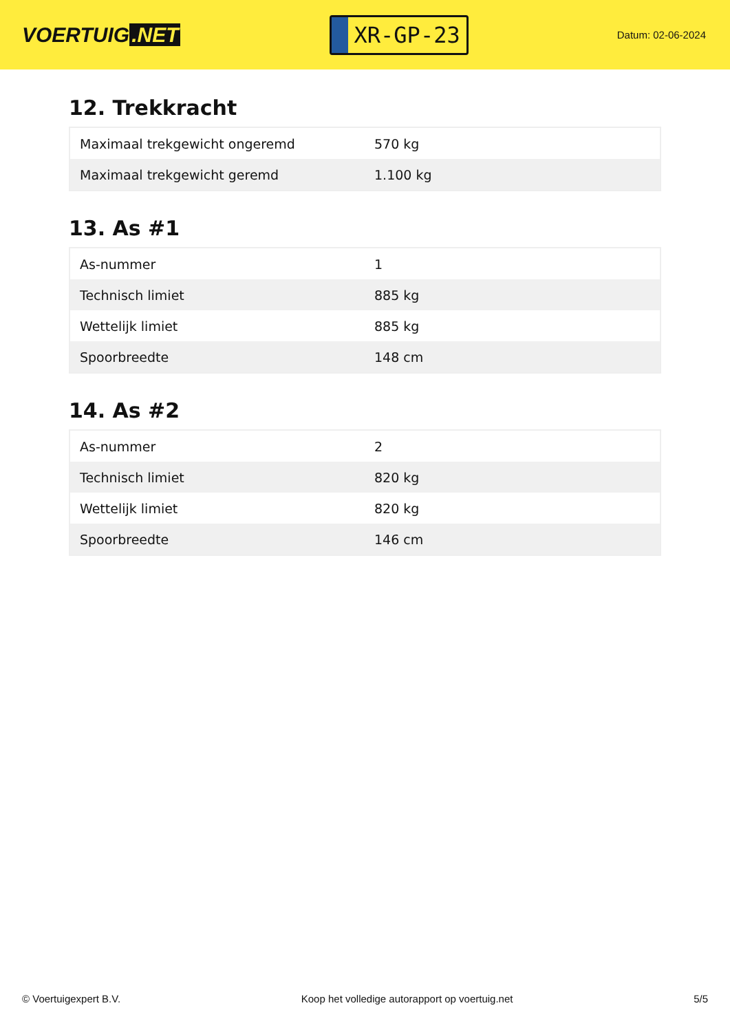VOERTUIG.NET
XR-GP-23
Datum: 02-06-2024
12. Trekkracht
| Maximaal trekgewicht ongeremd | 570 kg |
| Maximaal trekgewicht geremd | 1.100 kg |
13. As #1
| As-nummer | 1 |
| Technisch limiet | 885 kg |
| Wettelijk limiet | 885 kg |
| Spoorbreedte | 148 cm |
14. As #2
| As-nummer | 2 |
| Technisch limiet | 820 kg |
| Wettelijk limiet | 820 kg |
| Spoorbreedte | 146 cm |
© Voertuigexpert B.V. Koop het volledige autorapport op voertuig.net 5/5